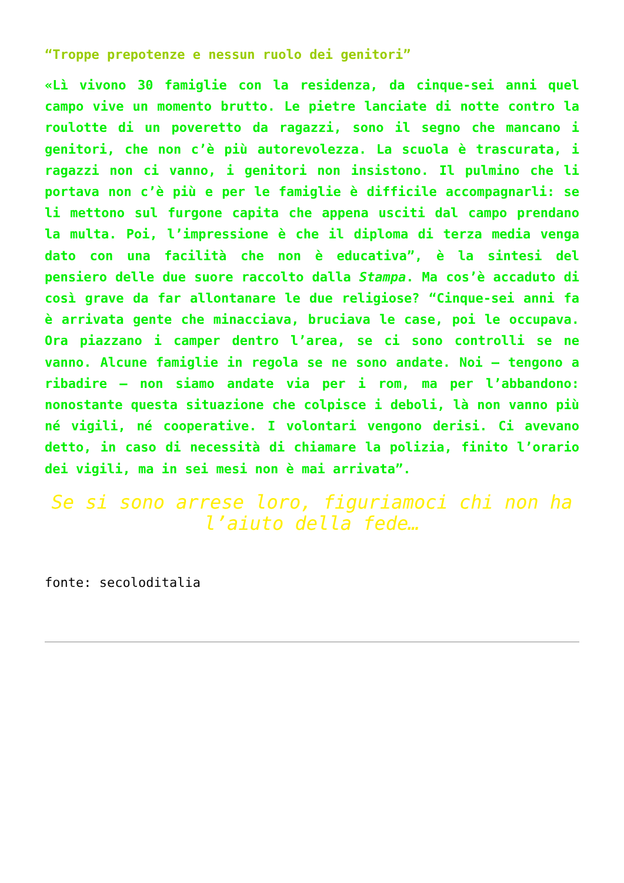“Troppe prepotenze e nessun ruolo dei genitori”
«Lì vivono 30 famiglie con la residenza, da cinque-sei anni quel campo vive un momento brutto. Le pietre lanciate di notte contro la roulotte di un poveretto da ragazzi, sono il segno che mancano i genitori, che non c’è più autorevolezza. La scuola è trascurata, i ragazzi non ci vanno, i genitori non insistono. Il pulmino che li portava non c’è più e per le famiglie è difficile accompagnarli: se li mettono sul furgone capita che appena usciti dal campo prendano la multa. Poi, l’impressione è che il diploma di terza media venga dato con una facilità che non è educativa”, è la sintesi del pensiero delle due suore raccolto dalla Stampa. Ma cos’è accaduto di così grave da far allontanare le due religiose? “Cinque-sei anni fa è arrivata gente che minacciava, bruciava le case, poi le occupava. Ora piazzano i camper dentro l’area, se ci sono controlli se ne vanno. Alcune famiglie in regola se ne sono andate. Noi – tengono a ribadire – non siamo andate via per i rom, ma per l’abbandono: nonostante questa situazione che colpisce i deboli, là non vanno più né vigili, né cooperative. I volontari vengono derisi. Ci avevano detto, in caso di necessità di chiamare la polizia, finito l’orario dei vigili, ma in sei mesi non è mai arrivata”.
Se si sono arrese loro, figuriamoci chi non ha l’aiuto della fede…
fonte: secoloditalia